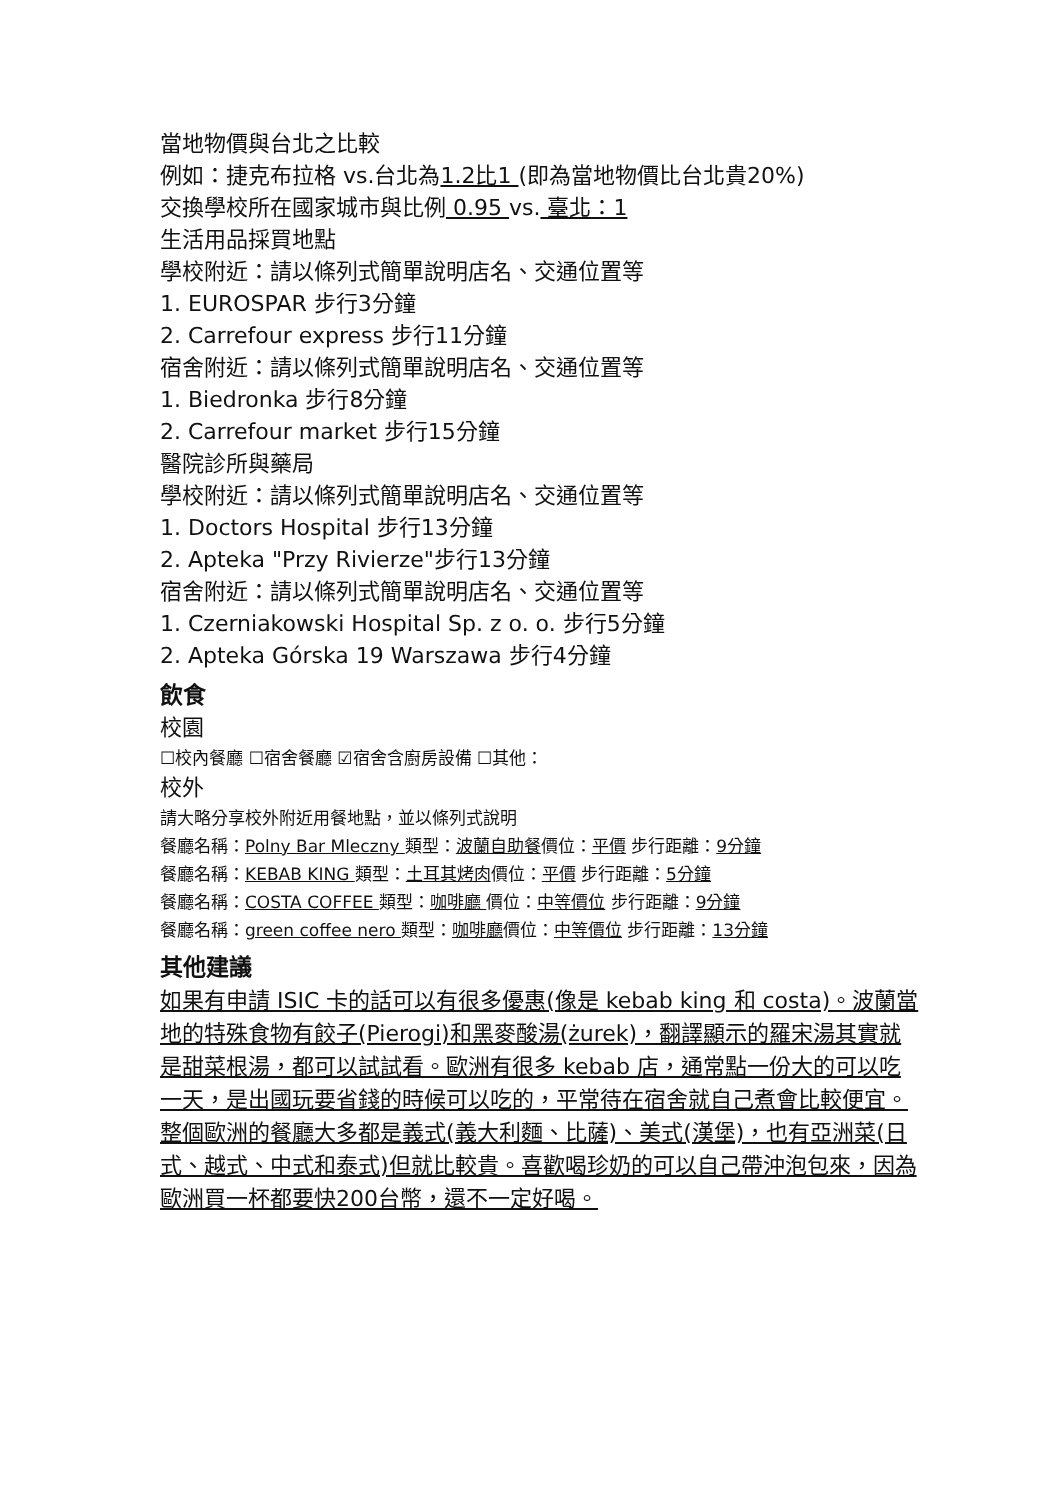當地物價與台北之比較
例如：捷克布拉格 vs.台北為1.2比1 (即為當地物價比台北貴20%)
交換學校所在國家城市與比例 0.95 vs. 臺北：1
生活用品採買地點
學校附近：請以條列式簡單說明店名、交通位置等
1. EUROSPAR 步行3分鐘
2. Carrefour express 步行11分鐘
宿舍附近：請以條列式簡單說明店名、交通位置等
1. Biedronka 步行8分鐘
2. Carrefour market 步行15分鐘
醫院診所與藥局
學校附近：請以條列式簡單說明店名、交通位置等
1. Doctors Hospital 步行13分鐘
2. Apteka "Przy Rivierze"步行13分鐘
宿舍附近：請以條列式簡單說明店名、交通位置等
1. Czerniakowski Hospital Sp. z o. o. 步行5分鐘
2. Apteka Górska 19 Warszawa 步行4分鐘
飲食
校園
☐校內餐廳 ☐宿舍餐廳 ☑宿舍含廚房設備 ☐其他：
校外
請大略分享校外附近用餐地點，並以條列式說明
餐廳名稱：Polny Bar Mleczny 類型：波蘭自助餐價位：平價 步行距離：9分鐘
餐廳名稱：KEBAB KING 類型：土耳其烤肉價位：平價 步行距離：5分鐘
餐廳名稱：COSTA COFFEE 類型：咖啡廳 價位：中等價位 步行距離：9分鐘
餐廳名稱：green coffee nero 類型：咖啡廳價位：中等價位 步行距離：13分鐘
其他建議
如果有申請 ISIC 卡的話可以有很多優惠(像是 kebab king 和 costa)。波蘭當地的特殊食物有餃子(Pierogi)和黑麥酸湯(żurek)，翻譯顯示的羅宋湯其實就是甜菜根湯，都可以試試看。歐洲有很多 kebab 店，通常點一份大的可以吃一天，是出國玩要省錢的時候可以吃的，平常待在宿舍就自己煮會比較便宜。整個歐洲的餐廳大多都是義式(義大利麵、比薩)、美式(漢堡)，也有亞洲菜(日式、越式、中式和泰式)但就比較貴。喜歡喝珍奶的可以自己帶沖泡包來，因為歐洲買一杯都要快200台幣，還不一定好喝。